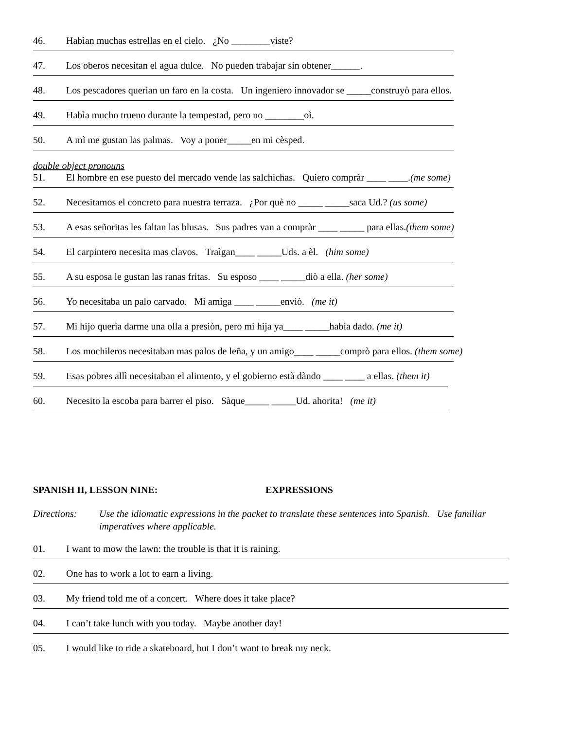46. Habìan muchas estrellas en el cielo. ¿No ________viste?
47. Los oberos necesitan el agua dulce. No pueden trabajar sin obtener______.
48. Los pescadores querìan un faro en la costa. Un ingeniero innovador se _____construyò para ellos.
49. Habìa mucho trueno durante la tempestad, pero no ________oì.
50. A mì me gustan las palmas. Voy a poner_____en mi cèsped.
double object pronouns
51. El hombre en ese puesto del mercado vende las salchichas. Quiero compràr ____ ____.(me some)
52. Necesitamos el concreto para nuestra terraza. ¿Por què no _____ _____saca Ud.? (us some)
53. A esas señoritas les faltan las blusas. Sus padres van a compràr ____ _____ para ellas.(them some)
54. El carpintero necesita mas clavos. Traìgan____ _____Uds. a èl. (him some)
55. A su esposa le gustan las ranas fritas. Su esposo ____ _____diò a ella. (her some)
56. Yo necesitaba un palo carvado. Mi amiga ____ _____enviò. (me it)
57. Mi hijo querìa darme una olla a presiòn, pero mi hija ya____ _____habìa dado. (me it)
58. Los mochileros necesitaban mas palos de leña, y un amigo____ _____comprò para ellos. (them some)
59. Esas pobres allì necesitaban el alimento, y el gobierno està dàndo ____ ____ a ellas. (them it)
60. Necesito la escoba para barrer el piso. Sàque_____ _____Ud. ahorita! (me it)
SPANISH II, LESSON NINE: EXPRESSIONS
Directions:
Use the idiomatic expressions in the packet to translate these sentences into Spanish. Use familiar imperatives where applicable.
01. I want to mow the lawn: the trouble is that it is raining.
02. One has to work a lot to earn a living.
03. My friend told me of a concert. Where does it take place?
04. I can’t take lunch with you today. Maybe another day!
05. I would like to ride a skateboard, but I don’t want to break my neck.